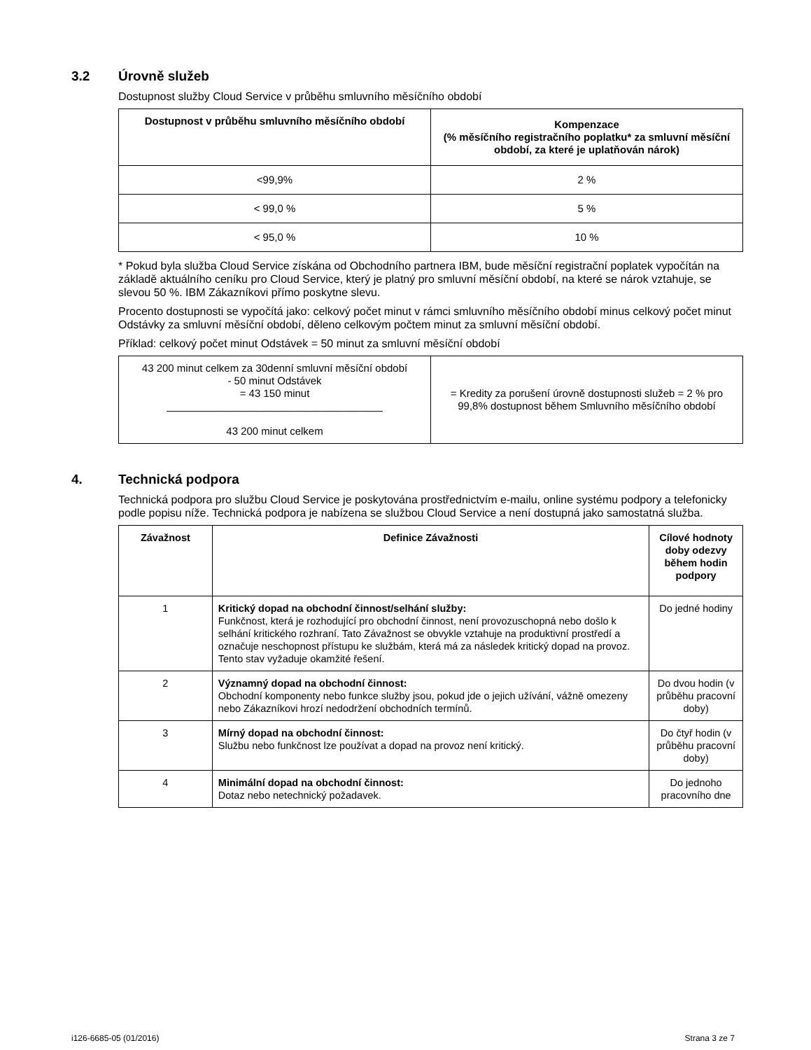3.2 Úrovně služeb
Dostupnost služby Cloud Service v průběhu smluvního měsíčního období
| Dostupnost v průběhu smluvního měsíčního období | Kompenzace (% měsíčního registračního poplatku* za smluvní měsíční období, za které je uplatňován nárok) |
| --- | --- |
| <99,9% | 2 % |
| < 99,0 % | 5 % |
| < 95,0 % | 10 % |
* Pokud byla služba Cloud Service získána od Obchodního partnera IBM, bude měsíční registrační poplatek vypočítán na základě aktuálního ceníku pro Cloud Service, který je platný pro smluvní měsíční období, na které se nárok vztahuje, se slevou 50 %. IBM Zákazníkovi přímo poskytne slevu.
Procento dostupnosti se vypočítá jako: celkový počet minut v rámci smluvního měsíčního období minus celkový počet minut Odstávky za smluvní měsíční období, děleno celkovým počtem minut za smluvní měsíční období.
Příklad: celkový počet minut Odstávek = 50 minut za smluvní měsíční období
| 43 200 minut celkem za 30denní smluvní měsíční období - 50 minut Odstávek = 43 150 minut _____________________________________ 43 200 minut celkem | = Kredity za porušení úrovně dostupnosti služeb = 2 % pro 99,8% dostupnost během Smluvního měsíčního období |
4. Technická podpora
Technická podpora pro službu Cloud Service je poskytována prostřednictvím e-mailu, online systému podpory a telefonicky podle popisu níže. Technická podpora je nabízena se službou Cloud Service a není dostupná jako samostatná služba.
| Závažnost | Definice Závažnosti | Cílové hodnoty doby odezvy během hodin podpory |
| --- | --- | --- |
| 1 | Kritický dopad na obchodní činnost/selhání služby: Funkčnost, která je rozhodující pro obchodní činnost, není provozuschopná nebo došlo k selhání kritického rozhraní. Tato Závažnost se obvykle vztahuje na produktivní prostředí a označuje neschopnost přístupu ke službám, která má za následek kritický dopad na provoz. Tento stav vyžaduje okamžité řešení. | Do jedné hodiny |
| 2 | Významný dopad na obchodní činnost: Obchodní komponenty nebo funkce služby jsou, pokud jde o jejich užívání, vážně omezeny nebo Zákazníkovi hrozí nedodržení obchodních termínů. | Do dvou hodin (v průběhu pracovní doby) |
| 3 | Mírný dopad na obchodní činnost: Službu nebo funkčnost lze používat a dopad na provoz není kritický. | Do čtyř hodin (v průběhu pracovní doby) |
| 4 | Minimální dopad na obchodní činnost: Dotaz nebo netechnický požadavek. | Do jednoho pracovního dne |
i126-6685-05 (01/2016) Strana 3 ze 7